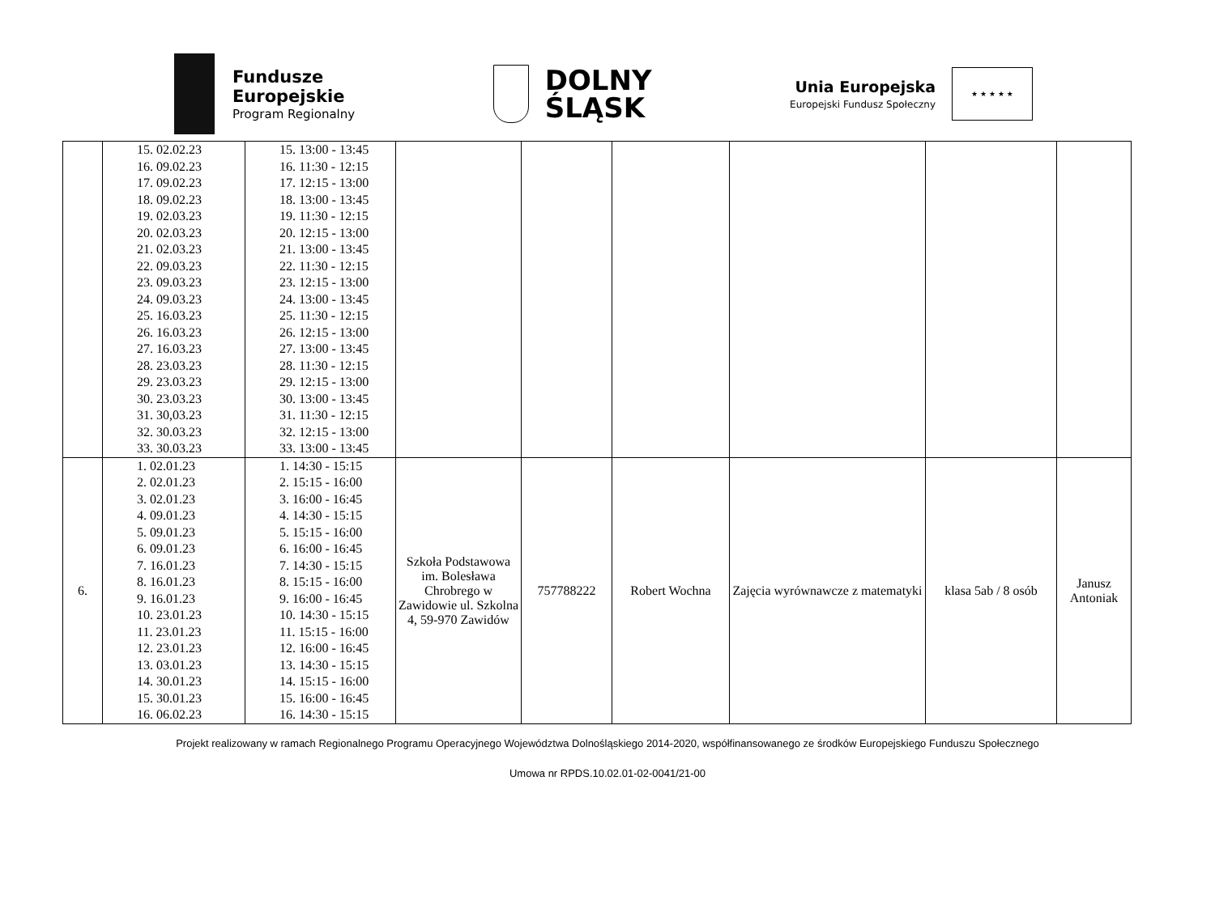Fundusze
Europejskie
Program Regionalny
DOLNY
ŚLĄSK
Unia Europejska
Europejski Fundusz Społeczny
★ ★ ★ ★ ★
| | 15. 02.02.23 16. 09.02.23 17. 09.02.23 18. 09.02.23 19. 02.03.23 20. 02.03.23 21. 02.03.23 22. 09.03.23 23. 09.03.23 24. 09.03.23 25. 16.03.23 26. 16.03.23 27. 16.03.23 28. 23.03.23 29. 23.03.23 30. 23.03.23 31. 30,03.23 32. 30.03.23 33. 30.03.23 | 15. 13:00 - 13:45 16. 11:30 - 12:15 17. 12:15 - 13:00 18. 13:00 - 13:45 19. 11:30 - 12:15 20. 12:15 - 13:00 21. 13:00 - 13:45 22. 11:30 - 12:15 23. 12:15 - 13:00 24. 13:00 - 13:45 25. 11:30 - 12:15 26. 12:15 - 13:00 27. 13:00 - 13:45 28. 11:30 - 12:15 29. 12:15 - 13:00 30. 13:00 - 13:45 31. 11:30 - 12:15 32. 12:15 - 13:00 33. 13:00 - 13:45 | | | | | | |
| 6. | 1. 02.01.23 2. 02.01.23 3. 02.01.23 4. 09.01.23 5. 09.01.23 6. 09.01.23 7. 16.01.23 8. 16.01.23 9. 16.01.23 10. 23.01.23 11. 23.01.23 12. 23.01.23 13. 03.01.23 14. 30.01.23 15. 30.01.23 16. 06.02.23 | 1. 14:30 - 15:15 2. 15:15 - 16:00 3. 16:00 - 16:45 4. 14:30 - 15:15 5. 15:15 - 16:00 6. 16:00 - 16:45 7. 14:30 - 15:15 8. 15:15 - 16:00 9. 16:00 - 16:45 10. 14:30 - 15:15 11. 15:15 - 16:00 12. 16:00 - 16:45 13. 14:30 - 15:15 14. 15:15 - 16:00 15. 16:00 - 16:45 16. 14:30 - 15:15 | Szkoła Podstawowa im. Bolesława Chrobrego w Zawidowie ul. Szkolna 4, 59-970 Zawidów | 757788222 | Robert Wochna | Zajęcia wyrównawcze z matematyki | klasa 5ab / 8 osób | Janusz Antoniak |
Projekt realizowany w ramach Regionalnego Programu Operacyjnego Województwa Dolnośląskiego 2014-2020, współfinansowanego ze środków Europejskiego Funduszu Społecznego
Umowa nr RPDS.10.02.01-02-0041/21-00